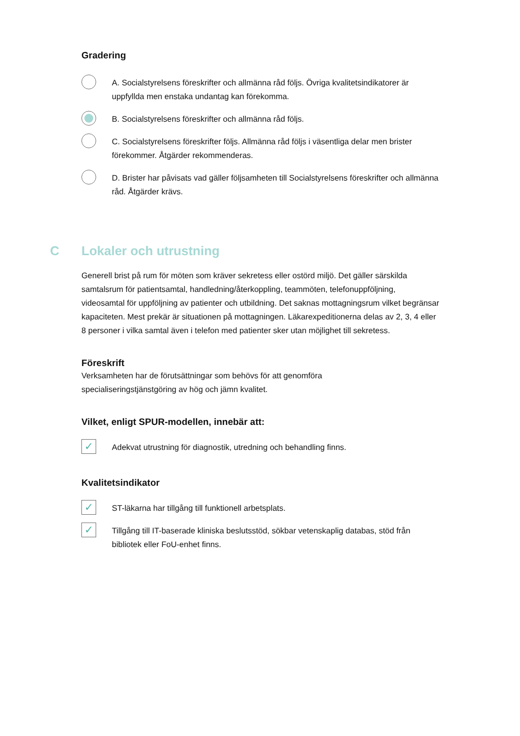Gradering
A. Socialstyrelsens föreskrifter och allmänna råd följs. Övriga kvalitetsindikatorer är uppfyllda men enstaka undantag kan förekomma.
B. Socialstyrelsens föreskrifter och allmänna råd följs.
C. Socialstyrelsens föreskrifter följs. Allmänna råd följs i väsentliga delar men brister förekommer. Åtgärder rekommenderas.
D. Brister har påvisats vad gäller följsamheten till Socialstyrelsens föreskrifter och allmänna råd. Åtgärder krävs.
C Lokaler och utrustning
Generell brist på rum för möten som kräver sekretess eller ostörd miljö. Det gäller särskilda samtalsrum för patientsamtal, handledning/återkoppling, teammöten, telefonuppföljning, videosamtal för uppföljning av patienter och utbildning. Det saknas mottagningsrum vilket begränsar kapaciteten. Mest prekär är situationen på mottagningen. Läkarexpeditionerna delas av 2, 3, 4 eller 8 personer i vilka samtal även i telefon med patienter sker utan möjlighet till sekretess.
Föreskrift
Verksamheten har de förutsättningar som behövs för att genomföra
specialiseringstjänstgöring av hög och jämn kvalitet.
Vilket, enligt SPUR-modellen, innebär att:
✓
Adekvat utrustning för diagnostik, utredning och behandling finns.
Kvalitetsindikator
✓
ST-läkarna har tillgång till funktionell arbetsplats.
✓
Tillgång till IT-baserade kliniska beslutsstöd, sökbar vetenskaplig databas, stöd från bibliotek eller FoU-enhet finns.